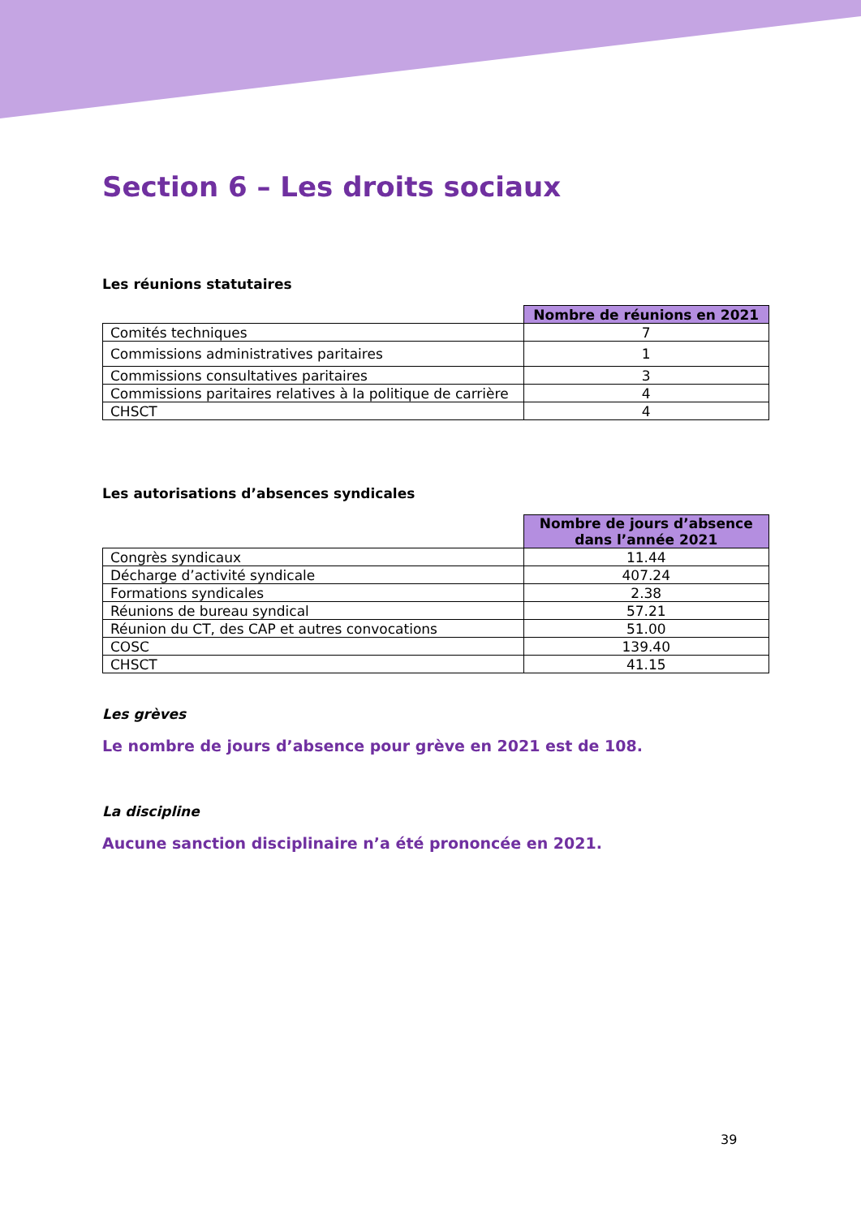Section 6 – Les droits sociaux
Les réunions statutaires
| | Nombre de réunions en 2021 |
| Comités techniques | 7 |
| Commissions administratives paritaires | 1 |
| Commissions consultatives paritaires | 3 |
| Commissions paritaires relatives à la politique de carrière | 4 |
| CHSCT | 4 |
Les autorisations d’absences syndicales
| | Nombre de jours d’absence dans l’année 2021 |
| Congrès syndicaux | 11.44 |
| Décharge d’activité syndicale | 407.24 |
| Formations syndicales | 2.38 |
| Réunions de bureau syndical | 57.21 |
| Réunion du CT, des CAP et autres convocations | 51.00 |
| COSC | 139.40 |
| CHSCT | 41.15 |
Les grèves
Le nombre de jours d’absence pour grève en 2021 est de 108.
La discipline
Aucune sanction disciplinaire n’a été prononcée en 2021.
39